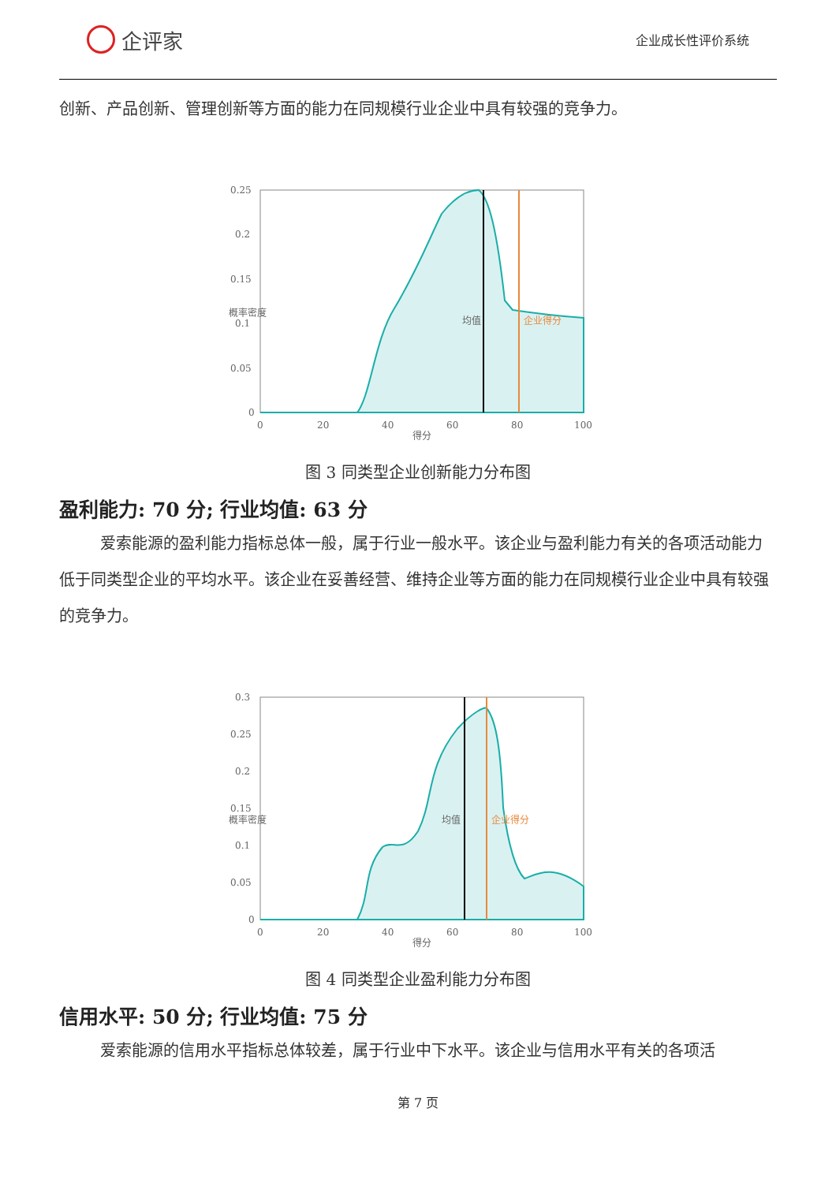企评家
企业成长性评价系统
创新、产品创新、管理创新等方面的能力在同规模行业企业中具有较强的竞争力。
0.25
0.2
0.15
0.1
0.05
0
0
20
40
60
80
100
得分
概率密度
均值
企业得分
图 3 同类型企业创新能力分布图
盈利能力: 70 分; 行业均值: 63 分
爱索能源的盈利能力指标总体一般，属于行业一般水平。该企业与盈利能力有关的各项活动能力低于同类型企业的平均水平。该企业在妥善经营、维持企业等方面的能力在同规模行业企业中具有较强的竞争力。
0.3
0.25
0.2
0.15
0.1
0.05
0
0
20
40
60
80
100
得分
概率密度
均值
企业得分
图 4 同类型企业盈利能力分布图
信用水平: 50 分; 行业均值: 75 分
爱索能源的信用水平指标总体较差，属于行业中下水平。该企业与信用水平有关的各项活
第 7 页